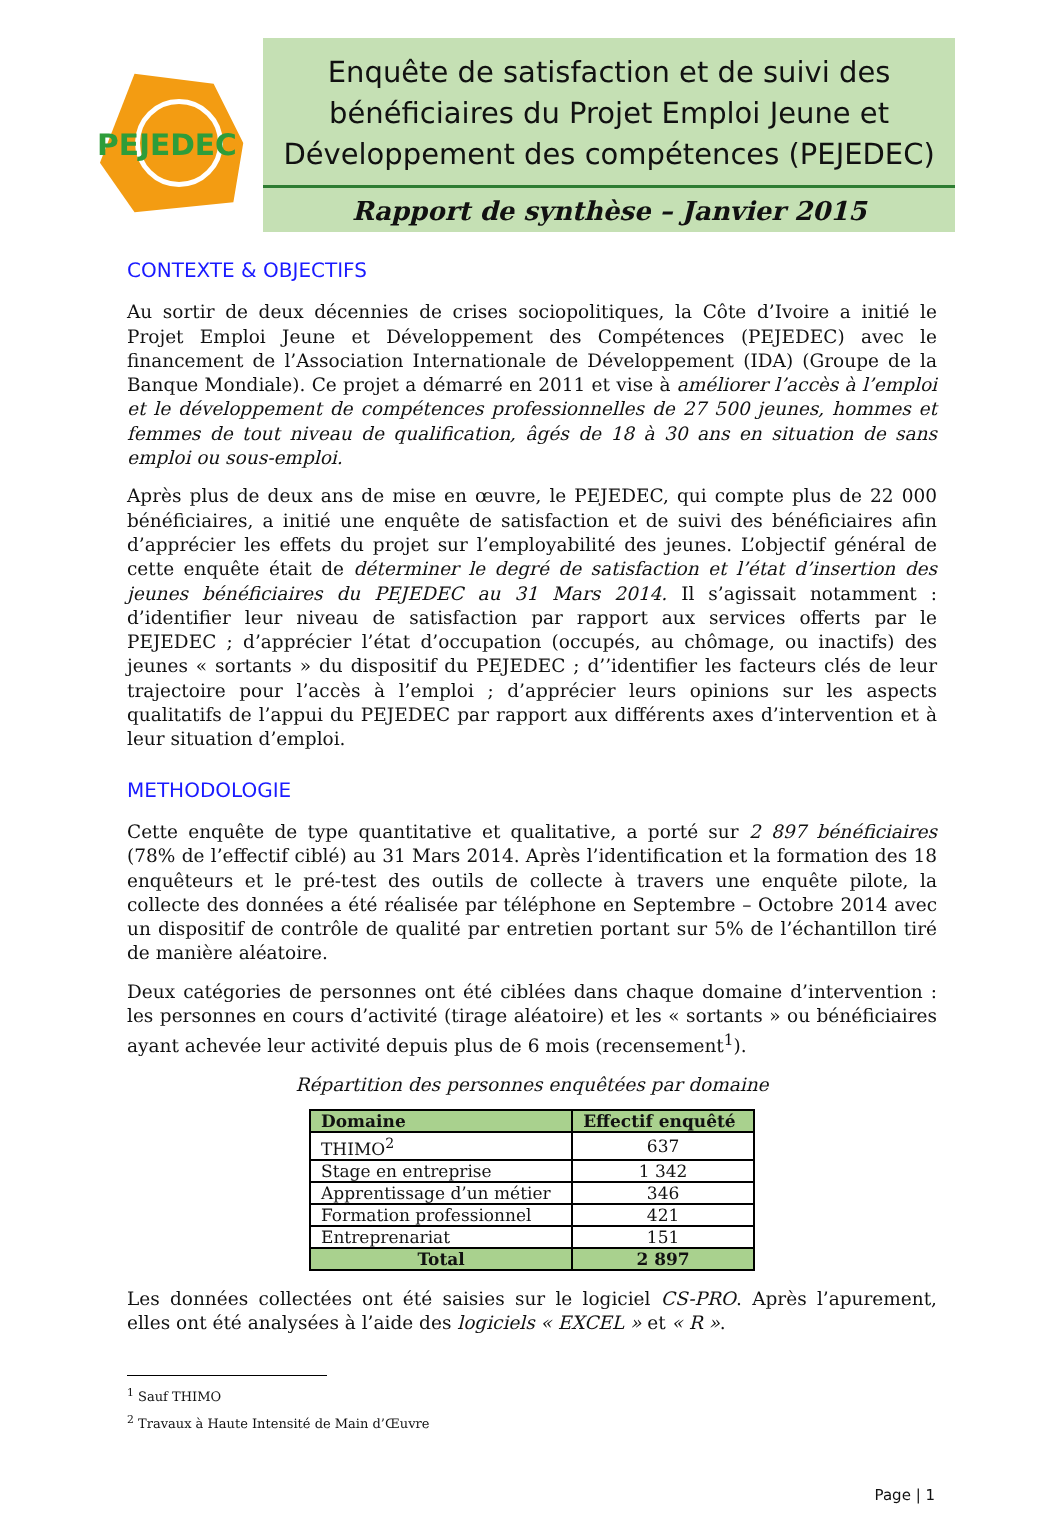PEJEDEC
Enquête de satisfaction et de suivi des bénéficiaires du Projet Emploi Jeune et Développement des compétences (PEJEDEC)
Rapport de synthèse – Janvier 2015
CONTEXTE & OBJECTIFS
Au sortir de deux décennies de crises sociopolitiques, la Côte d’Ivoire a initié le Projet Emploi Jeune et Développement des Compétences (PEJEDEC) avec le financement de l’Association Internationale de Développement (IDA) (Groupe de la Banque Mondiale). Ce projet a démarré en 2011 et vise à améliorer l’accès à l’emploi et le développement de compétences professionnelles de 27 500 jeunes, hommes et femmes de tout niveau de qualification, âgés de 18 à 30 ans en situation de sans emploi ou sous-emploi.
Après plus de deux ans de mise en œuvre, le PEJEDEC, qui compte plus de 22 000 bénéficiaires, a initié une enquête de satisfaction et de suivi des bénéficiaires afin d’apprécier les effets du projet sur l’employabilité des jeunes. L’objectif général de cette enquête était de déterminer le degré de satisfaction et l’état d’insertion des jeunes bénéficiaires du PEJEDEC au 31 Mars 2014. Il s’agissait notamment : d’identifier leur niveau de satisfaction par rapport aux services offerts par le PEJEDEC ; d’apprécier l’état d’occupation (occupés, au chômage, ou inactifs) des jeunes « sortants » du dispositif du PEJEDEC ; d’’identifier les facteurs clés de leur trajectoire pour l’accès à l’emploi ; d’apprécier leurs opinions sur les aspects qualitatifs de l’appui du PEJEDEC par rapport aux différents axes d’intervention et à leur situation d’emploi.
METHODOLOGIE
Cette enquête de type quantitative et qualitative, a porté sur 2 897 bénéficiaires (78% de l’effectif ciblé) au 31 Mars 2014. Après l’identification et la formation des 18 enquêteurs et le pré-test des outils de collecte à travers une enquête pilote, la collecte des données a été réalisée par téléphone en Septembre – Octobre 2014 avec un dispositif de contrôle de qualité par entretien portant sur 5% de l’échantillon tiré de manière aléatoire.
Deux catégories de personnes ont été ciblées dans chaque domaine d’intervention : les personnes en cours d’activité (tirage aléatoire) et les « sortants » ou bénéficiaires ayant achevée leur activité depuis plus de 6 mois (recensement<sup>1</sup>).
Répartition des personnes enquêtées par domaine
| Domaine | Effectif enquêté |
| --- | --- |
| THIMO<sup>2</sup> | 637 |
| Stage en entreprise | 1 342 |
| Apprentissage d’un métier | 346 |
| Formation professionnel | 421 |
| Entreprenariat | 151 |
| Total | 2 897 |
Les données collectées ont été saisies sur le logiciel CS-PRO. Après l’apurement, elles ont été analysées à l’aide des logiciels « EXCEL » et « R ».
<sup>1</sup> Sauf THIMO
<sup>2</sup> Travaux à Haute Intensité de Main d’Œuvre
Page | 1